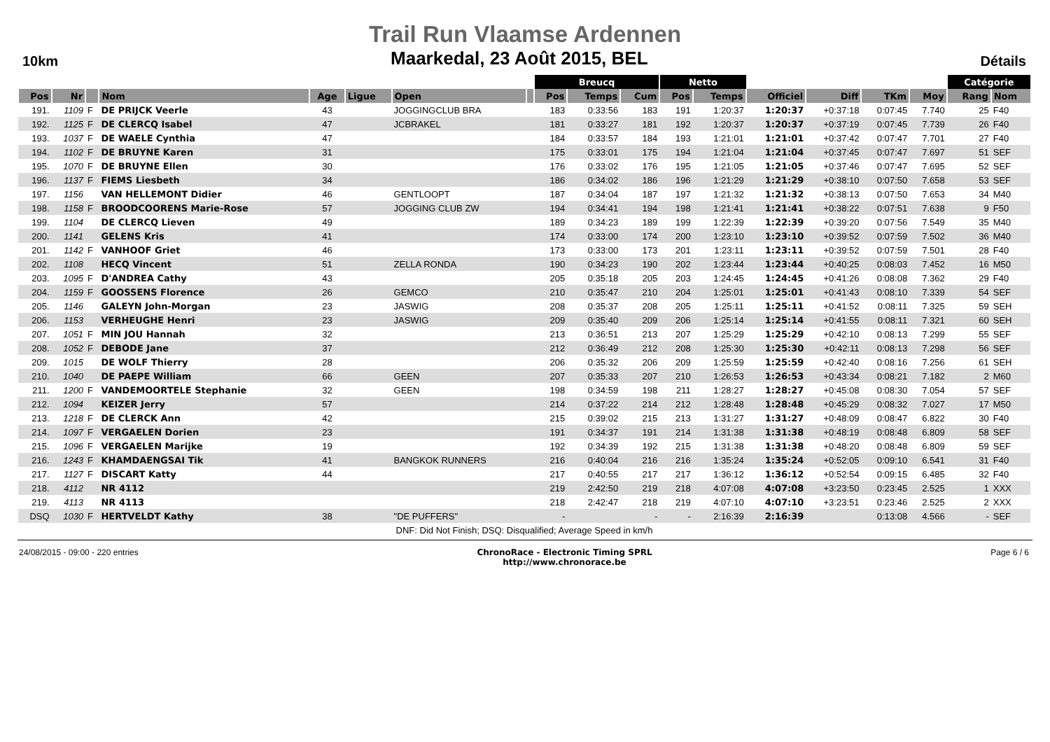Trail Run Vlaamse Ardennen
10km
Maarkedal, 23 Août 2015, BEL
Détails
| | | | | | | | | Breucq | | | Netto | | | | | | Catégorie | |
| --- | --- | --- | --- | --- | --- | --- | --- | --- | --- | --- | --- | --- | --- | --- | --- | --- | --- | --- |
| Pos | Nr | | Nom | Age | Ligue | Open | | Pos | Temps | Cum | Pos | Temps | Officiel | Diff | TKm | Moy | Rang | Nom |
| 191. | 1109 | F | DE PRIJCK Veerle | 43 | | JOGGINGCLUB BRA | | 183 | 0:33:56 | 183 | 191 | 1:20:37 | 1:20:37 | +0:37:18 | 0:07:45 | 7.740 | 25 | F40 |
| 192. | 1125 | F | DE CLERCQ Isabel | 47 | | JCBRAKEL | | 181 | 0:33:27 | 181 | 192 | 1:20:37 | 1:20:37 | +0:37:19 | 0:07:45 | 7.739 | 26 | F40 |
| 193. | 1037 | F | DE WAELE Cynthia | 47 | | | | 184 | 0:33:57 | 184 | 193 | 1:21:01 | 1:21:01 | +0:37:42 | 0:07:47 | 7.701 | 27 | F40 |
| 194. | 1102 | F | DE BRUYNE Karen | 31 | | | | 175 | 0:33:01 | 175 | 194 | 1:21:04 | 1:21:04 | +0:37:45 | 0:07:47 | 7.697 | 51 | SEF |
| 195. | 1070 | F | DE BRUYNE Ellen | 30 | | | | 176 | 0:33:02 | 176 | 195 | 1:21:05 | 1:21:05 | +0:37:46 | 0:07:47 | 7.695 | 52 | SEF |
| 196. | 1137 | F | FIEMS Liesbeth | 34 | | | | 186 | 0:34:02 | 186 | 196 | 1:21:29 | 1:21:29 | +0:38:10 | 0:07:50 | 7.658 | 53 | SEF |
| 197. | 1156 | | VAN HELLEMONT Didier | 46 | | GENTLOOPT | | 187 | 0:34:04 | 187 | 197 | 1:21:32 | 1:21:32 | +0:38:13 | 0:07:50 | 7.653 | 34 | M40 |
| 198. | 1158 | F | BROODCOORENS Marie-Rose | 57 | | JOGGING CLUB ZW | | 194 | 0:34:41 | 194 | 198 | 1:21:41 | 1:21:41 | +0:38:22 | 0:07:51 | 7.638 | 9 | F50 |
| 199. | 1104 | | DE CLERCQ Lieven | 49 | | | | 189 | 0:34:23 | 189 | 199 | 1:22:39 | 1:22:39 | +0:39:20 | 0:07:56 | 7.549 | 35 | M40 |
| 200. | 1141 | | GELENS Kris | 41 | | | | 174 | 0:33:00 | 174 | 200 | 1:23:10 | 1:23:10 | +0:39:52 | 0:07:59 | 7.502 | 36 | M40 |
| 201. | 1142 | F | VANHOOF Griet | 46 | | | | 173 | 0:33:00 | 173 | 201 | 1:23:11 | 1:23:11 | +0:39:52 | 0:07:59 | 7.501 | 28 | F40 |
| 202. | 1108 | | HECQ Vincent | 51 | | ZELLA RONDA | | 190 | 0:34:23 | 190 | 202 | 1:23:44 | 1:23:44 | +0:40:25 | 0:08:03 | 7.452 | 16 | M50 |
| 203. | 1095 | F | D'ANDREA Cathy | 43 | | | | 205 | 0:35:18 | 205 | 203 | 1:24:45 | 1:24:45 | +0:41:26 | 0:08:08 | 7.362 | 29 | F40 |
| 204. | 1159 | F | GOOSSENS Florence | 26 | | GEMCO | | 210 | 0:35:47 | 210 | 204 | 1:25:01 | 1:25:01 | +0:41:43 | 0:08:10 | 7.339 | 54 | SEF |
| 205. | 1146 | | GALEYN John-Morgan | 23 | | JASWIG | | 208 | 0:35:37 | 208 | 205 | 1:25:11 | 1:25:11 | +0:41:52 | 0:08:11 | 7.325 | 59 | SEH |
| 206. | 1153 | | VERHEUGHE Henri | 23 | | JASWIG | | 209 | 0:35:40 | 209 | 206 | 1:25:14 | 1:25:14 | +0:41:55 | 0:08:11 | 7.321 | 60 | SEH |
| 207. | 1051 | F | MIN JOU Hannah | 32 | | | | 213 | 0:36:51 | 213 | 207 | 1:25:29 | 1:25:29 | +0:42:10 | 0:08:13 | 7.299 | 55 | SEF |
| 208. | 1052 | F | DEBODE Jane | 37 | | | | 212 | 0:36:49 | 212 | 208 | 1:25:30 | 1:25:30 | +0:42:11 | 0:08:13 | 7.298 | 56 | SEF |
| 209. | 1015 | | DE WOLF Thierry | 28 | | | | 206 | 0:35:32 | 206 | 209 | 1:25:59 | 1:25:59 | +0:42:40 | 0:08:16 | 7.256 | 61 | SEH |
| 210. | 1040 | | DE PAEPE William | 66 | | GEEN | | 207 | 0:35:33 | 207 | 210 | 1:26:53 | 1:26:53 | +0:43:34 | 0:08:21 | 7.182 | 2 | M60 |
| 211. | 1200 | F | VANDEMOORTELE Stephanie | 32 | | GEEN | | 198 | 0:34:59 | 198 | 211 | 1:28:27 | 1:28:27 | +0:45:08 | 0:08:30 | 7.054 | 57 | SEF |
| 212. | 1094 | | KEIZER Jerry | 57 | | | | 214 | 0:37:22 | 214 | 212 | 1:28:48 | 1:28:48 | +0:45:29 | 0:08:32 | 7.027 | 17 | M50 |
| 213. | 1218 | F | DE CLERCK Ann | 42 | | | | 215 | 0:39:02 | 215 | 213 | 1:31:27 | 1:31:27 | +0:48:09 | 0:08:47 | 6.822 | 30 | F40 |
| 214. | 1097 | F | VERGAELEN Dorien | 23 | | | | 191 | 0:34:37 | 191 | 214 | 1:31:38 | 1:31:38 | +0:48:19 | 0:08:48 | 6.809 | 58 | SEF |
| 215. | 1096 | F | VERGAELEN Marijke | 19 | | | | 192 | 0:34:39 | 192 | 215 | 1:31:38 | 1:31:38 | +0:48:20 | 0:08:48 | 6.809 | 59 | SEF |
| 216. | 1243 | F | KHAMDAENGSAI Tik | 41 | | BANGKOK RUNNERS | | 216 | 0:40:04 | 216 | 216 | 1:35:24 | 1:35:24 | +0:52:05 | 0:09:10 | 6.541 | 31 | F40 |
| 217. | 1127 | F | DISCART Katty | 44 | | | | 217 | 0:40:55 | 217 | 217 | 1:36:12 | 1:36:12 | +0:52:54 | 0:09:15 | 6.485 | 32 | F40 |
| 218. | 4112 | | NR 4112 | | | | | 219 | 2:42:50 | 219 | 218 | 4:07:08 | 4:07:08 | +3:23:50 | 0:23:45 | 2.525 | 1 | XXX |
| 219. | 4113 | | NR 4113 | | | | | 218 | 2:42:47 | 218 | 219 | 4:07:10 | 4:07:10 | +3:23:51 | 0:23:46 | 2.525 | 2 | XXX |
| DSQ | 1030 | F | HERTVELDT Kathy | 38 | | "DE PUFFERS" | | - | | - | - | 2:16:39 | 2:16:39 | | 0:13:08 | 4.566 | - | SEF |
| DNF: Did Not Finish; DSQ: Disqualified; Average Speed in km/h | | | | | | | | | | | | | | | | | | |
24/08/2015 - 09:00 - 220 entries
ChronoRace - Electronic Timing SPRL
http://www.chronorace.be
Page 6 / 6